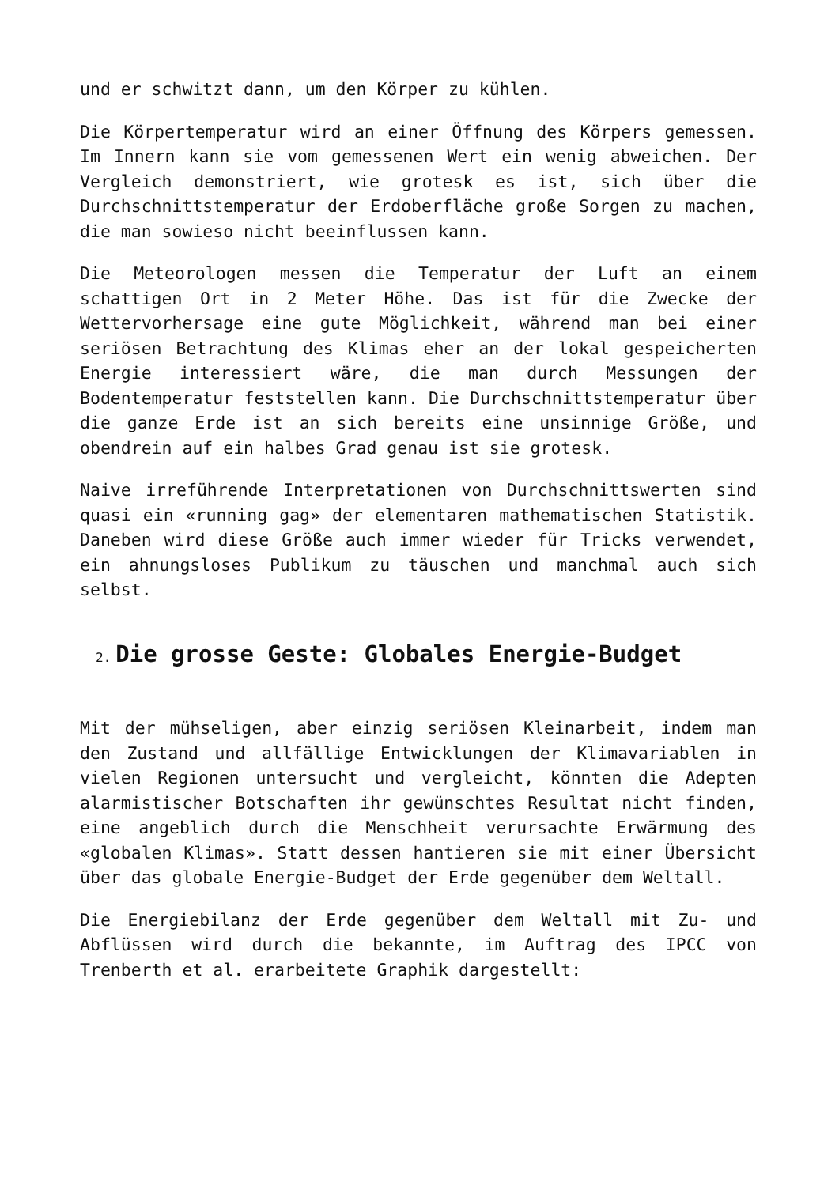und er schwitzt dann, um den Körper zu kühlen.
Die Körpertemperatur wird an einer Öffnung des Körpers gemessen. Im Innern kann sie vom gemessenen Wert ein wenig abweichen. Der Vergleich demonstriert, wie grotesk es ist, sich über die Durchschnittstemperatur der Erdoberfläche große Sorgen zu machen, die man sowieso nicht beeinflussen kann.
Die Meteorologen messen die Temperatur der Luft an einem schattigen Ort in 2 Meter Höhe. Das ist für die Zwecke der Wettervorhersage eine gute Möglichkeit, während man bei einer seriösen Betrachtung des Klimas eher an der lokal gespeicherten Energie interessiert wäre, die man durch Messungen der Bodentemperatur feststellen kann. Die Durchschnittstemperatur über die ganze Erde ist an sich bereits eine unsinnige Größe, und obendrein auf ein halbes Grad genau ist sie grotesk.
Naive irreführende Interpretationen von Durchschnittswerten sind quasi ein «running gag» der elementaren mathematischen Statistik. Daneben wird diese Größe auch immer wieder für Tricks verwendet, ein ahnungsloses Publikum zu täuschen und manchmal auch sich selbst.
2. Die grosse Geste: Globales Energie-Budget
Mit der mühseligen, aber einzig seriösen Kleinarbeit, indem man den Zustand und allfällige Entwicklungen der Klimavariablen in vielen Regionen untersucht und vergleicht, könnten die Adepten alarmistischer Botschaften ihr gewünschtes Resultat nicht finden, eine angeblich durch die Menschheit verursachte Erwärmung des «globalen Klimas». Statt dessen hantieren sie mit einer Übersicht über das globale Energie-Budget der Erde gegenüber dem Weltall.
Die Energiebilanz der Erde gegenüber dem Weltall mit Zu- und Abflüssen wird durch die bekannte, im Auftrag des IPCC von Trenberth et al. erarbeitete Graphik dargestellt: